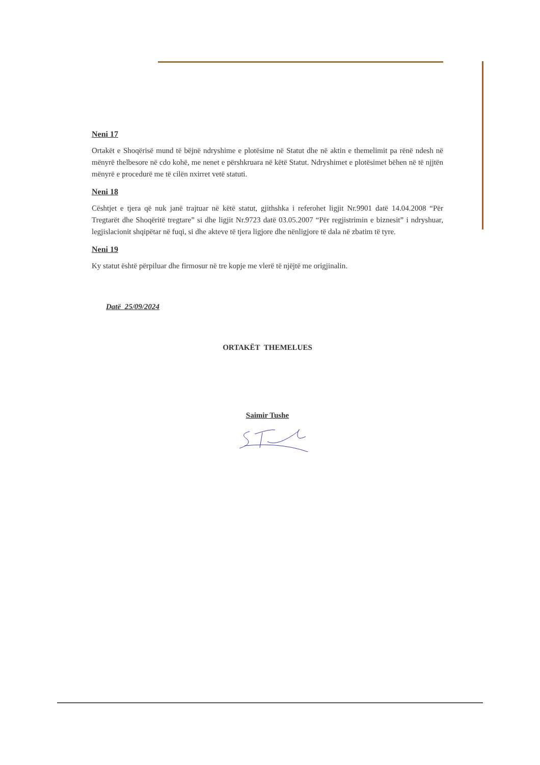Neni 17
Ortakët e Shoqërisë mund të bëjnë ndryshime e plotësime në Statut dhe në aktin e themelimit pa rënë ndesh në mënyrë thelbesore në cdo kohë, me nenet e përshkruara në këtë Statut. Ndryshimet e plotësimet bëhen në të njjtën mënyrë e procedurë me të cilën nxirret vetë statuti.
Neni 18
Cështjet e tjera që nuk janë trajtuar në këtë statut, gjithshka i referohet ligjit Nr.9901 datë 14.04.2008 “Për Tregtarët dhe Shoqëritë tregtare” si dhe ligjit Nr.9723 datë 03.05.2007 “Për regjistrimin e biznesit” i ndryshuar, legjislacionit shqipëtar në fuqi, si dhe akteve të tjera ligjore dhe nënligjore të dala në zbatim të tyre.
Neni 19
Ky statut është përpiluar dhe firmosur në tre kopje me vlerë të njëjtë me origjinalin.
Datë 25/09/2024
ORTAKËT THEMELUES
Saimir Tushe